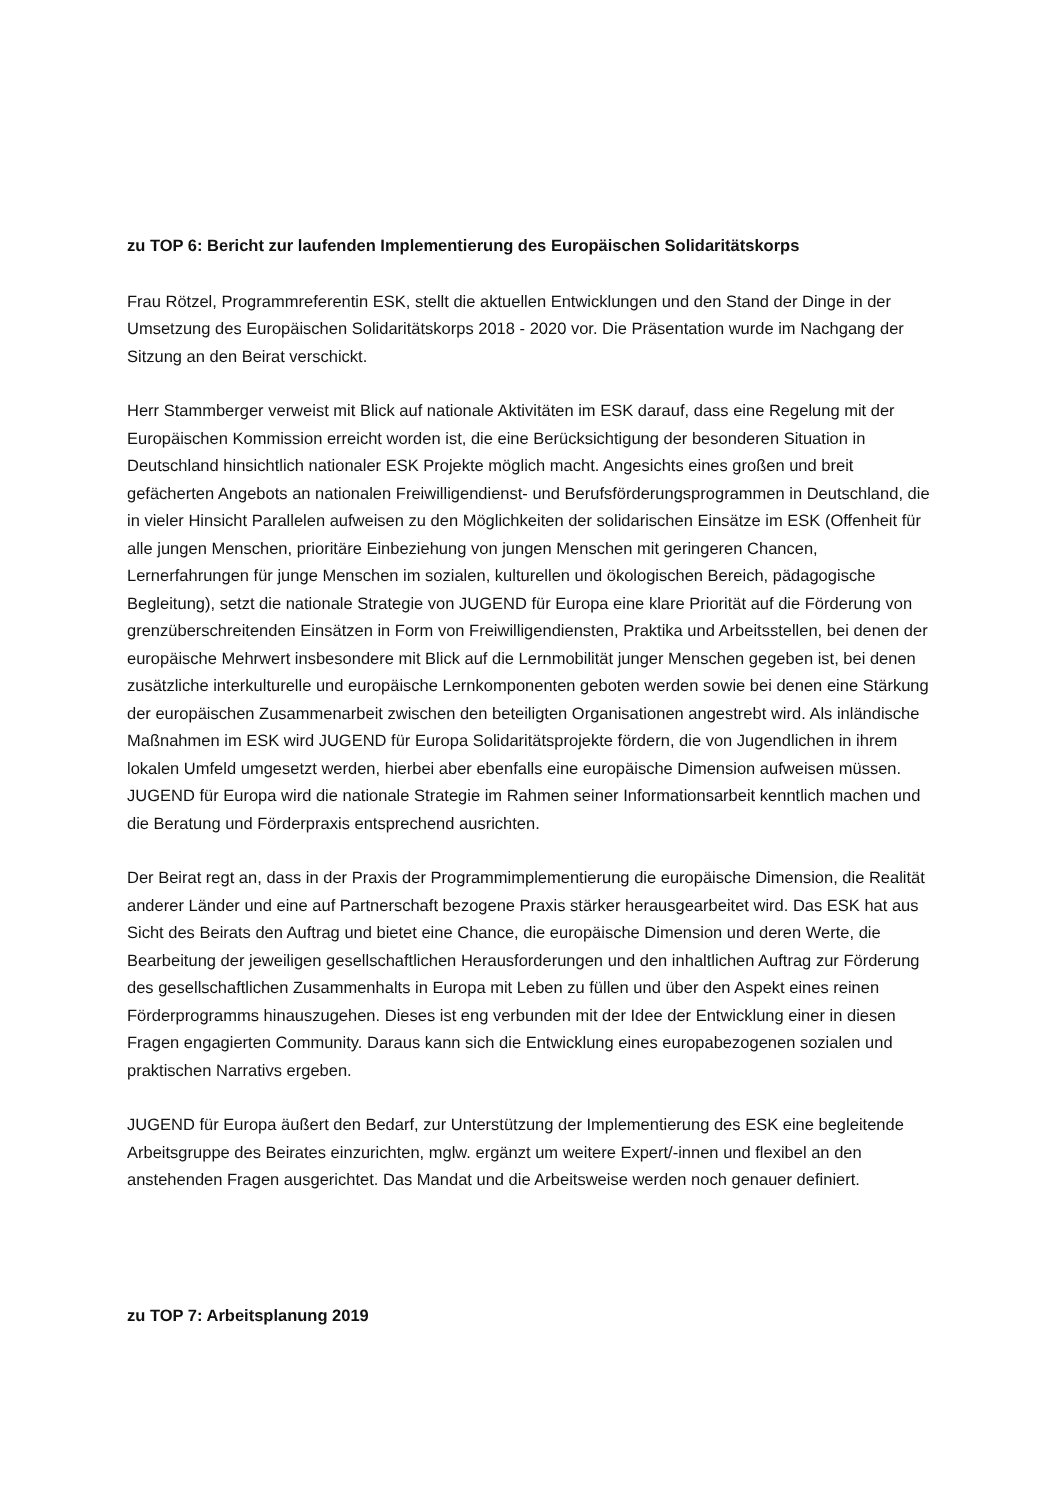zu TOP 6: Bericht zur laufenden Implementierung des Europäischen Solidaritätskorps
Frau Rötzel, Programmreferentin ESK, stellt die aktuellen Entwicklungen und den Stand der Dinge in der Umsetzung des Europäischen Solidaritätskorps 2018 - 2020 vor. Die Präsentation wurde im Nachgang der Sitzung an den Beirat verschickt.
Herr Stammberger verweist mit Blick auf nationale Aktivitäten im ESK darauf, dass eine Regelung mit der Europäischen Kommission erreicht worden ist, die eine Berücksichtigung der besonderen Situation in Deutschland hinsichtlich nationaler ESK Projekte möglich macht. Angesichts eines großen und breit gefächerten Angebots an nationalen Freiwilligendienst- und Berufsförderungsprogrammen in Deutschland, die in vieler Hinsicht Parallelen aufweisen zu den Möglichkeiten der solidarischen Einsätze im ESK (Offenheit für alle jungen Menschen, prioritäre Einbeziehung von jungen Menschen mit geringeren Chancen, Lernerfahrungen für junge Menschen im sozialen, kulturellen und ökologischen Bereich, pädagogische Begleitung), setzt die nationale Strategie von JUGEND für Europa eine klare Priorität auf die Förderung von grenzüberschreitenden Einsätzen in Form von Freiwilligendiensten, Praktika und Arbeitsstellen, bei denen der europäische Mehrwert insbesondere mit Blick auf die Lernmobilität junger Menschen gegeben ist, bei denen zusätzliche interkulturelle und europäische Lernkomponenten geboten werden sowie bei denen eine Stärkung der europäischen Zusammenarbeit zwischen den beteiligten Organisationen angestrebt wird. Als inländische Maßnahmen im ESK wird JUGEND für Europa Solidaritätsprojekte fördern, die von Jugendlichen in ihrem lokalen Umfeld umgesetzt werden, hierbei aber ebenfalls eine europäische Dimension aufweisen müssen. JUGEND für Europa wird die nationale Strategie im Rahmen seiner Informationsarbeit kenntlich machen und die Beratung und Förderpraxis entsprechend ausrichten.
Der Beirat regt an, dass in der Praxis der Programmimplementierung die europäische Dimension, die Realität anderer Länder und eine auf Partnerschaft bezogene Praxis stärker herausgearbeitet wird. Das ESK hat aus Sicht des Beirats den Auftrag und bietet eine Chance, die europäische Dimension und deren Werte, die Bearbeitung der jeweiligen gesellschaftlichen Herausforderungen und den inhaltlichen Auftrag zur Förderung des gesellschaftlichen Zusammenhalts in Europa mit Leben zu füllen und über den Aspekt eines reinen Förderprogramms hinauszugehen. Dieses ist eng verbunden mit der Idee der Entwicklung einer in diesen Fragen engagierten Community. Daraus kann sich die Entwicklung eines europabezogenen sozialen und praktischen Narrativs ergeben.
JUGEND für Europa äußert den Bedarf, zur Unterstützung der Implementierung des ESK eine begleitende Arbeitsgruppe des Beirates einzurichten, mglw. ergänzt um weitere Expert/-innen und flexibel an den anstehenden Fragen ausgerichtet. Das Mandat und die Arbeitsweise werden noch genauer definiert.
zu TOP 7: Arbeitsplanung 2019